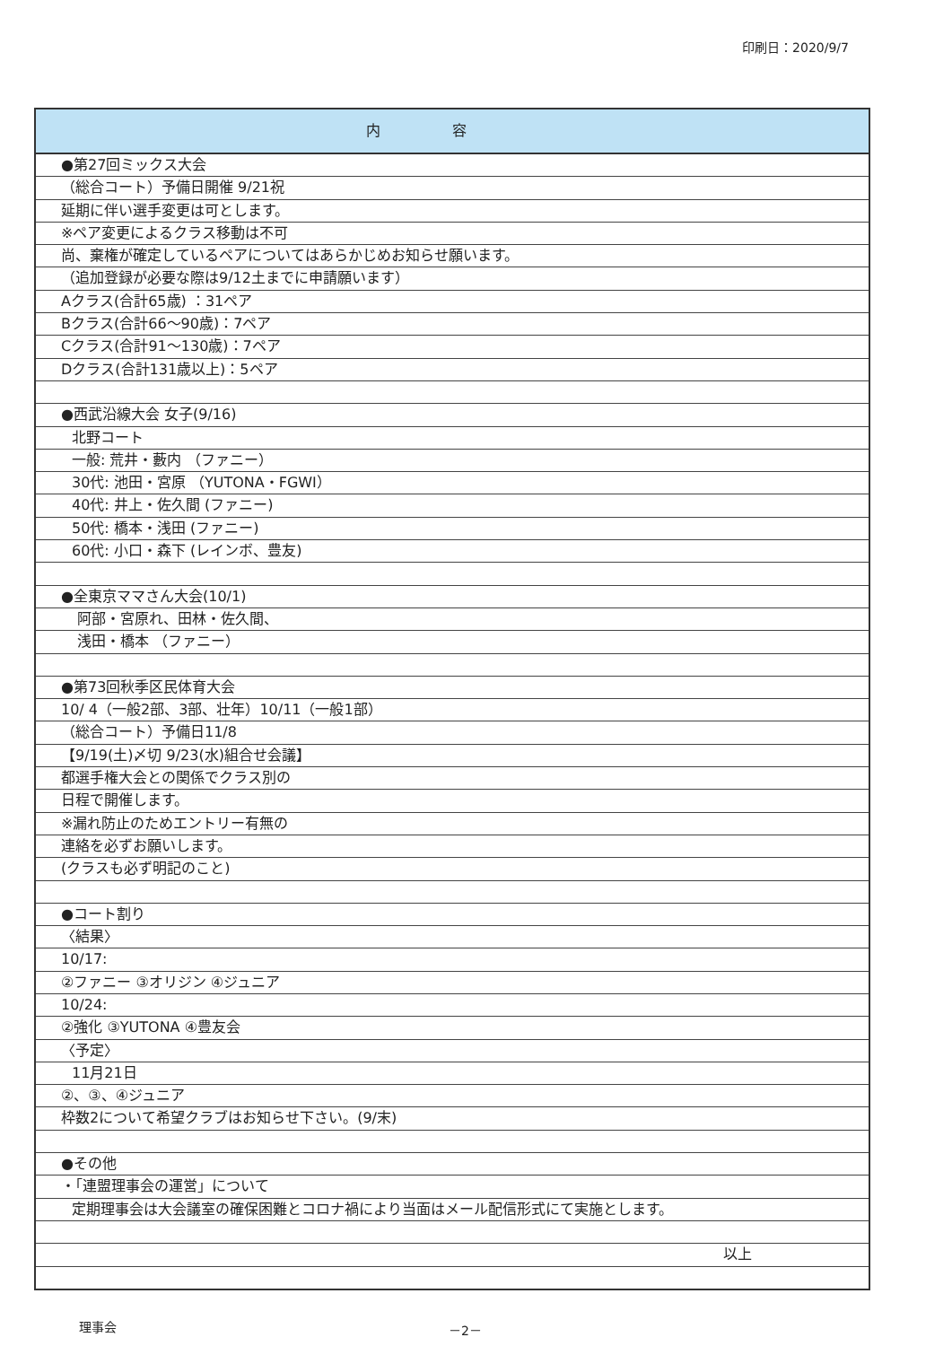印刷日：2020/9/7
内容
●第27回ミックス大会
（総合コート）予備日開催 9/21祝
延期に伴い選手変更は可とします。
※ペア変更によるクラス移動は不可
尚、棄権が確定しているペアについてはあらかじめお知らせ願います。
（追加登録が必要な際は9/12土までに申請願います）
Aクラス(合計65歳) ：31ペア
Bクラス(合計66～90歳)：7ペア
Cクラス(合計91～130歳)：7ペア
Dクラス(合計131歳以上)：5ペア
●西武沿線大会 女子(9/16)
北野コート
一般: 荒井・藪内 （ファニー）
30代: 池田・宮原 （YUTONA・FGWI）
40代: 井上・佐久間 (ファニー)
50代: 橋本・浅田 (ファニー)
60代: 小口・森下 (レインボ、豊友)
●全東京ママさん大会(10/1)
阿部・宮原れ、田林・佐久間、
浅田・橋本 （ファニー）
●第73回秋季区民体育大会
10/ 4（一般2部、3部、壮年）10/11（一般1部）
（総合コート）予備日11/8
【9/19(土)〆切 9/23(水)組合せ会議】
都選手権大会との関係でクラス別の
日程で開催します。
※漏れ防止のためエントリー有無の
連絡を必ずお願いします。
(クラスも必ず明記のこと)
●コート割り
〈結果〉
10/17:
②ファニー ③オリジン ④ジュニア
10/24:
②強化 ③YUTONA ④豊友会
〈予定〉
11月21日
②、③、④ジュニア
枠数2について希望クラブはお知らせ下さい。(9/末)
●その他
・「連盟理事会の運営」について
定期理事会は大会議室の確保困難とコロナ禍により当面はメール配信形式にて実施とします。
以上
理事会 －2－